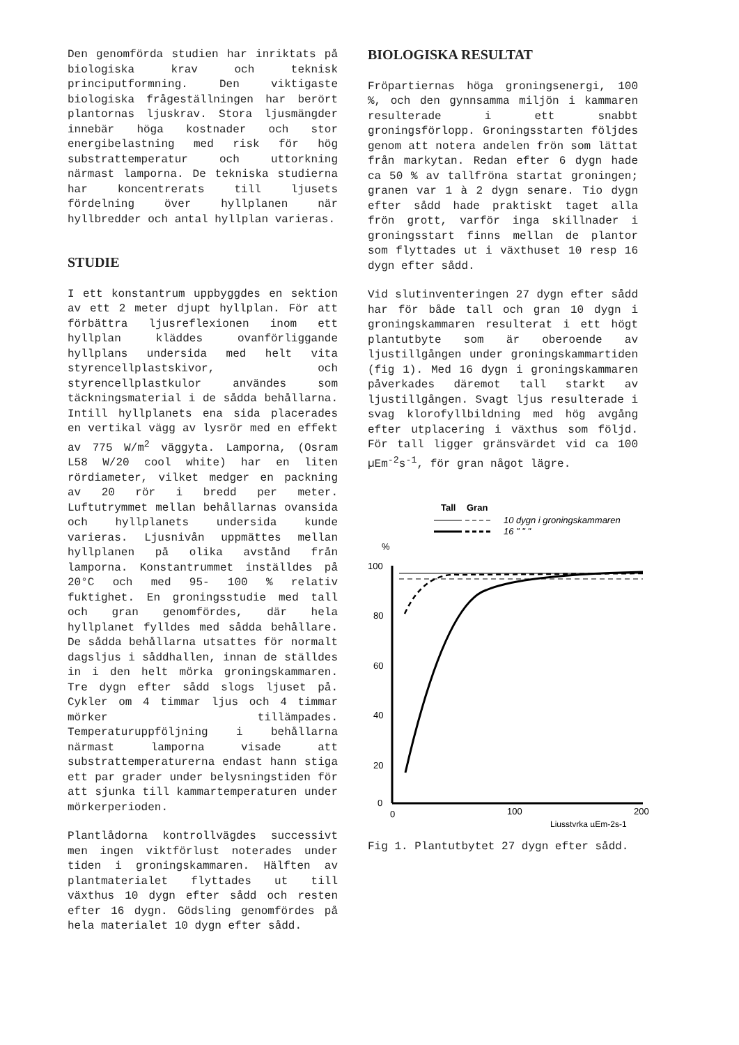Den genomförda studien har inriktats på biologiska krav och teknisk principutformning. Den viktigaste biologiska frågeställningen har berört plantornas ljuskrav. Stora ljusmängder innebär höga kostnader och stor energibelastning med risk för hög substrattemperatur och uttorkning närmast lamporna. De tekniska studierna har koncentrerats till ljusets fördelning över hyllplanen när hyllbredder och antal hyllplan varieras.
STUDIE
I ett konstantrum uppbyggdes en sektion av ett 2 meter djupt hyllplan. För att förbättra ljusreflexionen inom ett hyllplan kläddes ovanförliggande hyllplans undersida med helt vita styrencellplastskivor, och styrencellplastkulor användes som täckningsmaterial i de sådda behållarna. Intill hyllplanets ena sida placerades en vertikal vägg av lysrör med en effekt av 775 W/m<sup>2</sup> väggyta. Lamporna, (Osram L58 W/20 cool white) har en liten rördiameter, vilket medger en packning av 20 rör i bredd per meter. Luftutrymmet mellan behållarnas ovansida och hyllplanets undersida kunde varieras. Ljusnivån uppmättes mellan hyllplanen på olika avstånd från lamporna. Konstantrummet inställdes på 20°C och med 95- 100 % relativ fuktighet. En groningsstudie med tall och gran genomfördes, där hela hyllplanet fylldes med sådda behållare. De sådda behållarna utsattes för normalt dagsljus i såddhallen, innan de ställdes in i den helt mörka groningskammaren. Tre dygn efter sådd slogs ljuset på. Cykler om 4 timmar ljus och 4 timmar mörker tillämpades. Temperaturuppföljning i behållarna närmast lamporna visade att substrattemperaturerna endast hann stiga ett par grader under belysningstiden för att sjunka till kammartemperaturen under mörkerperioden.
Plantlådorna kontrollvägdes successivt men ingen viktförlust noterades under tiden i groningskammaren. Hälften av plantmaterialet flyttades ut till växthus 10 dygn efter sådd och resten efter 16 dygn. Gödsling genomfördes på hela materialet 10 dygn efter sådd.
BIOLOGISKA RESULTAT
Fröpartiernas höga groningsenergi, 100 %, och den gynnsamma miljön i kammaren resulterade i ett snabbt groningsförlopp. Groningsstarten följdes genom att notera andelen frön som lättat från markytan. Redan efter 6 dygn hade ca 50 % av tallfröna startat groningen; granen var 1 à 2 dygn senare. Tio dygn efter sådd hade praktiskt taget alla frön grott, varför inga skillnader i groningsstart finns mellan de plantor som flyttades ut i växthuset 10 resp 16 dygn efter sådd.
Vid slutinventeringen 27 dygn efter sådd har för både tall och gran 10 dygn i groningskammaren resulterat i ett högt plantutbyte som är oberoende av ljustillgången under groningskammartiden (fig 1). Med 16 dygn i groningskammaren påverkades däremot tall starkt av ljustillgången. Svagt ljus resulterade i svag klorofyllbildning med hög avgång efter utplacering i växthus som följd. För tall ligger gränsvärdet vid ca 100 µEm<sup>-2</sup>s<sup>-1</sup>, för gran något lägre.
Tall
Gran
10 dygn i groningskammaren
16 " " "
%
100
80
60
40
20
0
0
100
200
Ljusstyrka µEm-2s-1
Fig 1. Plantutbytet 27 dygn efter sådd.